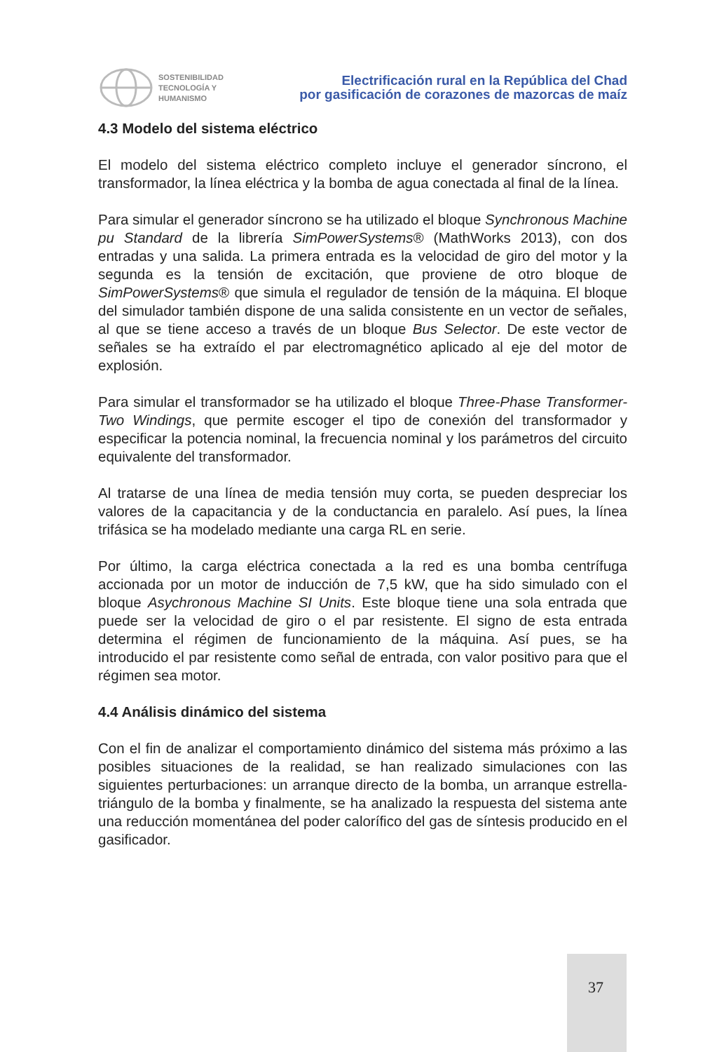SOSTENIBILIDAD
TECNOLOGÍA Y
HUMANISMO
Electrificación rural en la República del Chad
por gasificación de corazones de mazorcas de maíz
4.3 Modelo del sistema eléctrico
El modelo del sistema eléctrico completo incluye el generador síncrono, el transformador, la línea eléctrica y la bomba de agua conectada al final de la línea.
Para simular el generador síncrono se ha utilizado el bloque Synchronous Machine pu Standard de la librería SimPowerSystems® (MathWorks 2013), con dos entradas y una salida. La primera entrada es la velocidad de giro del motor y la segunda es la tensión de excitación, que proviene de otro bloque de SimPowerSystems® que simula el regulador de tensión de la máquina. El bloque del simulador también dispone de una salida consistente en un vector de señales, al que se tiene acceso a través de un bloque Bus Selector. De este vector de señales se ha extraído el par electromagnético aplicado al eje del motor de explosión.
Para simular el transformador se ha utilizado el bloque Three-Phase Transformer-Two Windings, que permite escoger el tipo de conexión del transformador y especificar la potencia nominal, la frecuencia nominal y los parámetros del circuito equivalente del transformador.
Al tratarse de una línea de media tensión muy corta, se pueden despreciar los valores de la capacitancia y de la conductancia en paralelo. Así pues, la línea trifásica se ha modelado mediante una carga RL en serie.
Por último, la carga eléctrica conectada a la red es una bomba centrífuga accionada por un motor de inducción de 7,5 kW, que ha sido simulado con el bloque Asychronous Machine SI Units. Este bloque tiene una sola entrada que puede ser la velocidad de giro o el par resistente. El signo de esta entrada determina el régimen de funcionamiento de la máquina. Así pues, se ha introducido el par resistente como señal de entrada, con valor positivo para que el régimen sea motor.
4.4 Análisis dinámico del sistema
Con el fin de analizar el comportamiento dinámico del sistema más próximo a las posibles situaciones de la realidad, se han realizado simulaciones con las siguientes perturbaciones: un arranque directo de la bomba, un arranque estrella-triángulo de la bomba y finalmente, se ha analizado la respuesta del sistema ante una reducción momentánea del poder calorífico del gas de síntesis producido en el gasificador.
37